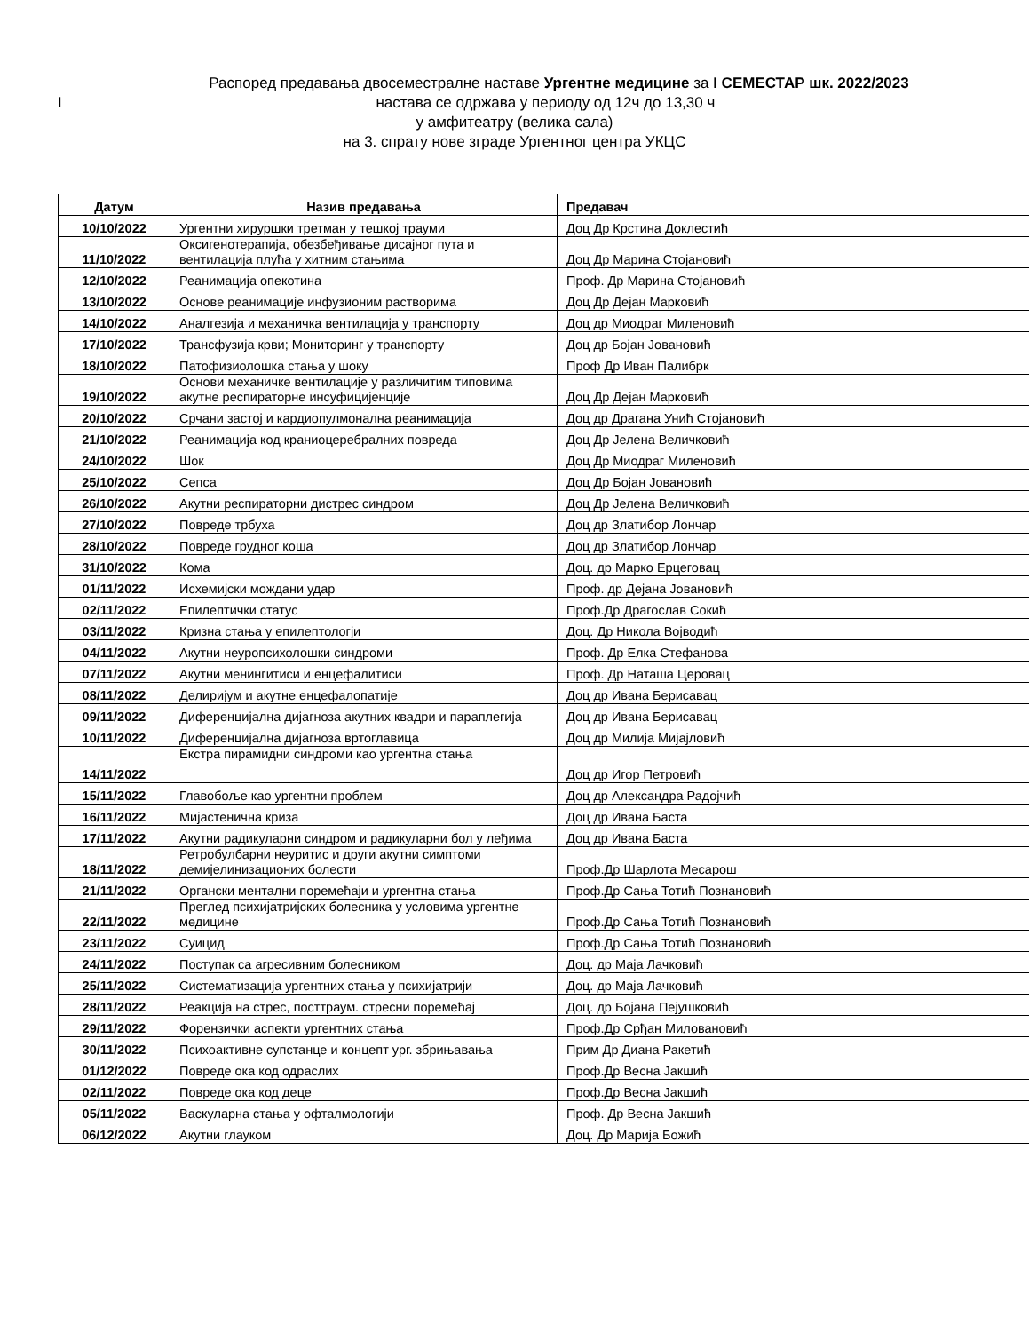Распоред предавања двосеместралне наставе Ургентне медицине за I СЕМЕСТАР шк. 2022/2023
Iнастава се одржава у периоду од 12ч до 13,30 ч
у амфитеатру (велика сала)
на 3. спрату нове зграде Ургентног центра УКЦС
| Датум | Назив предавања | Предавач |
| --- | --- | --- |
| 10/10/2022 | Ургентни хируршки третман у тешкој трауми | Доц Др Крстина Доклестић |
| 11/10/2022 | Оксигенотерапија, обезбеђивање дисајног пута и вентилација плућа у хитним стањима | Доц Др Марина Стојановић |
| 12/10/2022 | Реанимација опекотина | Проф. Др Марина Стојановић |
| 13/10/2022 | Основе реанимације инфузионим растворима | Доц Др Дејан Марковић |
| 14/10/2022 | Аналгезија и механичка вентилација у транспорту | Доц др Миодраг Миленовић |
| 17/10/2022 | Трансфузија крви; Мониторинг у транспорту | Доц др Бојан Јовановић |
| 18/10/2022 | Патофизиолошка стања у шоку | Проф Др Иван Палибрк |
| 19/10/2022 | Основи механичке вентилације у различитим типовима акутне респираторне инсуфицијенције | Доц Др Дејан Марковић |
| 20/10/2022 | Срчани застој и кардиопулмонална реанимација | Доц др Драгана Унић Стојановић |
| 21/10/2022 | Реанимација код краниоцеребралних повреда | Доц Др Јелена Величковић |
| 24/10/2022 | Шок | Доц Др Миодраг Миленовић |
| 25/10/2022 | Сепса | Доц Др Бојан Јовановић |
| 26/10/2022 | Акутни респираторни дистрес синдром | Доц Др Јелена Величковић |
| 27/10/2022 | Повреде трбуха | Доц др Златибор Лончар |
| 28/10/2022 | Повреде грудног коша | Доц др Златибор Лончар |
| 31/10/2022 | Кома | Доц. др Марко Ерцеговац |
| 01/11/2022 | Исхемијски мождани удар | Проф. др Дејана Јовановић |
| 02/11/2022 | Епилептички статус | Проф.Др Драгослав Сокић |
| 03/11/2022 | Кризна стања у епилептологји | Доц. Др Никола Војводић |
| 04/11/2022 | Акутни неуропсихолошки синдроми | Проф. Др Елка Стефанова |
| 07/11/2022 | Акутни менингитиси и енцефалитиси | Проф. Др Наташа Церовац |
| 08/11/2022 | Делиријум и акутне енцефалопатије | Доц др Ивана Берисавац |
| 09/11/2022 | Диференцијална дијагноза акутних квадри и параплегија | Доц др Ивана Берисавац |
| 10/11/2022 | Диференцијална дијагноза вртоглавица | Доц др Милија Мијајловић |
| 14/11/2022 | Екстра пирамидни синдроми као ургентна стања | Доц др Игор Петровић |
| 15/11/2022 | Главобоље као ургентни проблем | Доц др Александра Радојчић |
| 16/11/2022 | Мијастенична криза | Доц др Ивана Баста |
| 17/11/2022 | Акутни радикуларни синдром и радикуларни бол у леђима | Доц др Ивана Баста |
| 18/11/2022 | Ретробулбарни неуритис и други акутни симптоми демијелинизационих болести | Проф.Др Шарлота Месарош |
| 21/11/2022 | Органски ментални поремећаји и ургентна стања | Проф.Др Сања Тотић Познановић |
| 22/11/2022 | Преглед психијатријских болесника у условима ургентне медицине | Проф.Др Сања Тотић Познановић |
| 23/11/2022 | Суицид | Проф.Др Сања Тотић Познановић |
| 24/11/2022 | Поступак са агресивним болесником | Доц. др Маја Лачковић |
| 25/11/2022 | Систематизација ургентних стања у психијатрији | Доц. др Маја Лачковић |
| 28/11/2022 | Реакција на стрес, посттраум. стресни поремећај | Доц. др Бојана Пејушковић |
| 29/11/2022 | Форензички аспекти ургентних стања | Проф.Др Срђан Миловановић |
| 30/11/2022 | Психоактивне супстанце и концепт ург. збрињавања | Прим Др Диана Ракетић |
| 01/12/2022 | Повреде ока код одраслих | Проф.Др Весна Јакшић |
| 02/11/2022 | Повреде ока код деце | Проф.Др Весна Јакшић |
| 05/11/2022 | Васкуларна стања у офталмологији | Проф. Др Весна Јакшић |
| 06/12/2022 | Акутни глауком | Доц. Др Марија Божић |